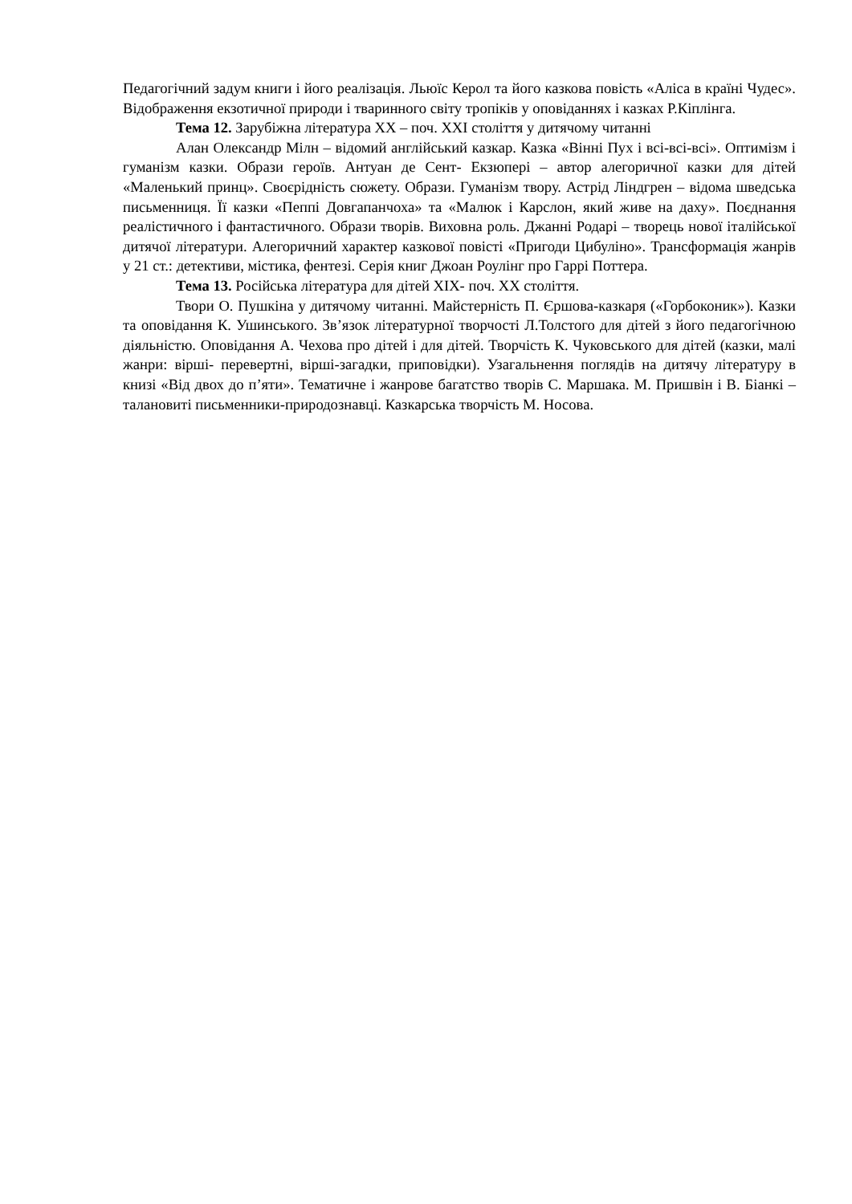Педагогічний задум книги і його реалізація. Льюїс Керол та його казкова повість «Аліса в країні Чудес». Відображення екзотичної природи і тваринного світу тропіків у оповіданнях і казках Р.Кіплінга.
Тема 12. Зарубіжна література ХХ – поч. ХХІ століття у дитячому читанні
Алан Олександр Мілн – відомий англійський казкар. Казка «Вінні Пух і всі-всі-всі». Оптимізм і гуманізм казки. Образи героїв. Антуан де Сент- Екзюпері – автор алегоричної казки для дітей «Маленький принц». Своєрідність сюжету. Образи. Гуманізм твору. Астрід Ліндгрен – відома шведська письменниця. Її казки «Пеппі Довгапанчоха» та «Малюк і Карслон, який живе на даху». Поєднання реалістичного і фантастичного. Образи творів. Виховна роль. Джанні Родарі – творець нової італійської дитячої літератури. Алегоричний характер казкової повісті «Пригоди Цибуліно». Трансформація жанрів у 21 ст.: детективи, містика, фентезі. Серія книг Джоан Роулінг про Гаррі Поттера.
Тема 13. Російська література для дітей ХІХ- поч. ХХ століття.
Твори О. Пушкіна у дитячому читанні. Майстерність П. Єршова-казкаря («Горбоконик»). Казки та оповідання К. Ушинського. Зв’язок літературної творчості Л.Толстого для дітей з його педагогічною діяльністю. Оповідання А. Чехова про дітей і для дітей. Творчість К. Чуковського для дітей (казки, малі жанри: вірші- перевертні, вірші-загадки, приповідки). Узагальнення поглядів на дитячу літературу в книзі «Від двох до п’яти». Тематичне і жанрове багатство творів С. Маршака. М. Пришвін і В. Біанкі – талановиті письменники-природознавці. Казкарська творчість М. Носова.